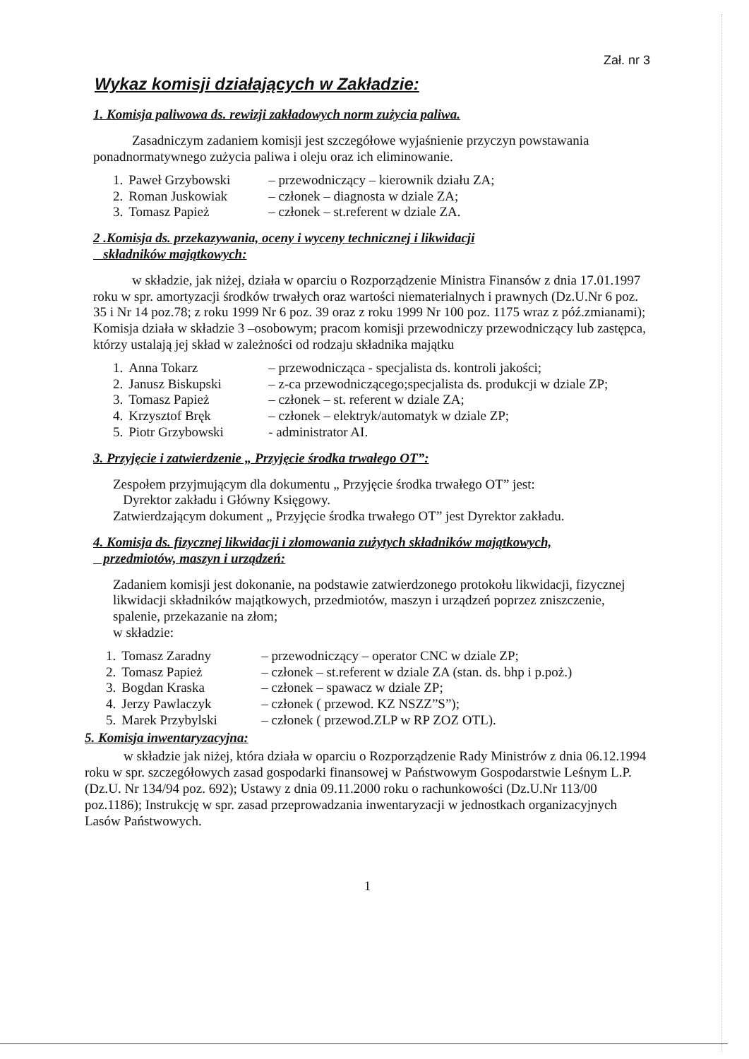Zał. nr 3
Wykaz komisji działających w Zakładzie:
1. Komisja paliwowa ds. rewizji zakładowych norm zużycia paliwa.
Zasadniczym zadaniem komisji jest szczegółowe wyjaśnienie przyczyn powstawania ponadnormatywnego zużycia paliwa i oleju oraz ich eliminowanie.
| 1. | Paweł Grzybowski | – przewodniczący – kierownik działu ZA; |
| 2. | Roman Juskowiak | – członek – diagnosta w dziale ZA; |
| 3. | Tomasz Papież | – członek – st.referent w dziale ZA. |
2 .Komisja ds. przekazywania, oceny i wyceny technicznej i likwidacji
składników majątkowych:
w składzie, jak niżej, działa w oparciu o Rozporządzenie Ministra Finansów z dnia 17.01.1997 roku w spr. amortyzacji środków trwałych oraz wartości niematerialnych i prawnych (Dz.U.Nr 6 poz. 35 i Nr 14 poz.78; z roku 1999 Nr 6 poz. 39 oraz z roku 1999 Nr 100 poz. 1175 wraz z póź.zmianami);
Komisja działa w składzie 3 –osobowym; pracom komisji przewodniczy przewodniczący lub zastępca, którzy ustalają jej skład w zależności od rodzaju składnika majątku
| 1. | Anna Tokarz | – przewodnicząca - specjalista ds. kontroli jakości; |
| 2. | Janusz Biskupski | – z-ca przewodniczącego;specjalista ds. produkcji w dziale ZP; |
| 3. | Tomasz Papież | – członek – st. referent w dziale ZA; |
| 4. | Krzysztof Bręk | – członek – elektryk/automatyk w dziale ZP; |
| 5. | Piotr Grzybowski | - administrator AI. |
3. Przyjęcie i zatwierdzenie „ Przyjęcie środka trwałego OT”:
Zespołem przyjmującym dla dokumentu „ Przyjęcie środka trwałego OT” jest:
Dyrektor zakładu i Główny Księgowy.
Zatwierdzającym dokument „ Przyjęcie środka trwałego OT” jest Dyrektor zakładu.
4. Komisja ds. fizycznej likwidacji i złomowania zużytych składników majątkowych,
przedmiotów, maszyn i urządzeń:
Zadaniem komisji jest dokonanie, na podstawie zatwierdzonego protokołu likwidacji, fizycznej likwidacji składników majątkowych, przedmiotów, maszyn i urządzeń poprzez zniszczenie, spalenie, przekazanie na złom;
w składzie:
| 1. | Tomasz Zaradny | – przewodniczący – operator CNC w dziale ZP; |
| 2. | Tomasz Papież | – członek – st.referent w dziale ZA (stan. ds. bhp i p.poż.) |
| 3. | Bogdan Kraska | – członek – spawacz w dziale ZP; |
| 4. | Jerzy Pawlaczyk | – członek ( przewod. KZ NSZZ”S”); |
| 5. | Marek Przybylski | – członek ( przewod.ZLP w RP ZOZ OTL). |
5. Komisja inwentaryzacyjna:
w składzie jak niżej, która działa w oparciu o Rozporządzenie Rady Ministrów z dnia 06.12.1994 roku w spr. szczegółowych zasad gospodarki finansowej w Państwowym Gospodarstwie Leśnym L.P. (Dz.U. Nr 134/94 poz. 692); Ustawy z dnia 09.11.2000 roku o rachunkowości (Dz.U.Nr 113/00 poz.1186); Instrukcję w spr. zasad przeprowadzania inwentaryzacji w jednostkach organizacyjnych Lasów Państwowych.
1